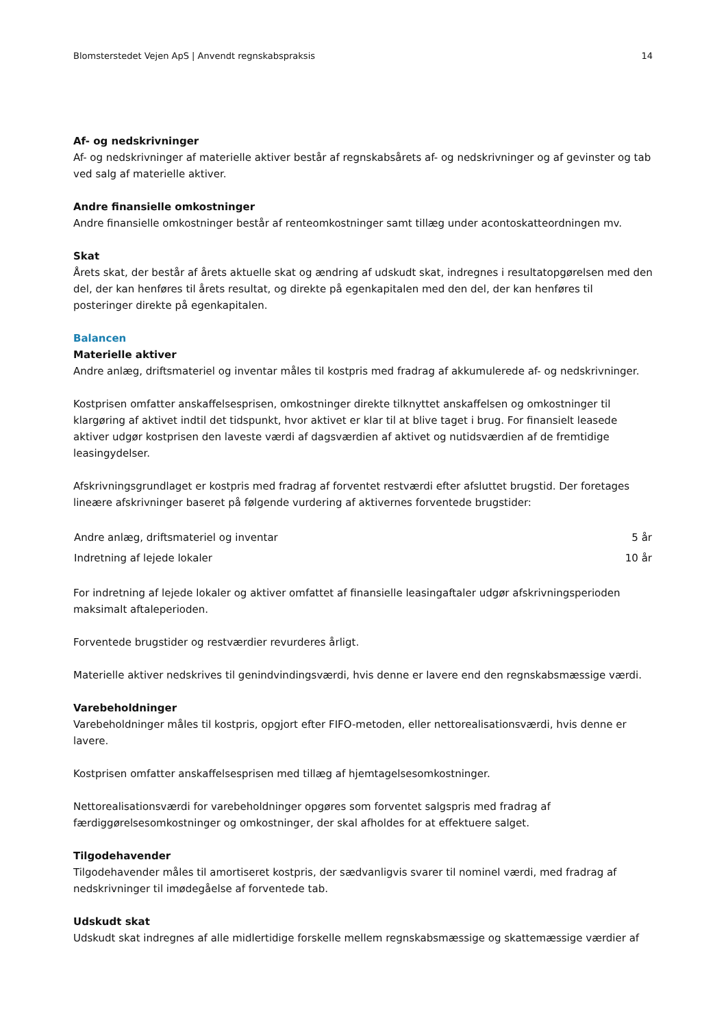Blomsterstedet Vejen ApS | Anvendt regnskabspraksis 14
Af- og nedskrivninger
Af- og nedskrivninger af materielle aktiver består af regnskabsårets af- og nedskrivninger og af gevinster og tab ved salg af materielle aktiver.
Andre finansielle omkostninger
Andre finansielle omkostninger består af renteomkostninger samt tillæg under acontoskatteordningen mv.
Skat
Årets skat, der består af årets aktuelle skat og ændring af udskudt skat, indregnes i resultatopgørelsen med den del, der kan henføres til årets resultat, og direkte på egenkapitalen med den del, der kan henføres til posteringer direkte på egenkapitalen.
Balancen
Materielle aktiver
Andre anlæg, driftsmateriel og inventar måles til kostpris med fradrag af akkumulerede af- og nedskrivninger.
Kostprisen omfatter anskaffelsesprisen, omkostninger direkte tilknyttet anskaffelsen og omkostninger til klargøring af aktivet indtil det tidspunkt, hvor aktivet er klar til at blive taget i brug. For finansielt leasede aktiver udgør kostprisen den laveste værdi af dagsværdien af aktivet og nutidsværdien af de fremtidige leasingydelser.
Afskrivningsgrundlaget er kostpris med fradrag af forventet restværdi efter afsluttet brugstid. Der foretages lineære afskrivninger baseret på følgende vurdering af aktivernes forventede brugstider:
| Andre anlæg, driftsmateriel og inventar | 5 år |
| Indretning af lejede lokaler | 10 år |
For indretning af lejede lokaler og aktiver omfattet af finansielle leasingaftaler udgør afskrivningsperioden maksimalt aftaleperioden.
Forventede brugstider og restværdier revurderes årligt.
Materielle aktiver nedskrives til genindvindingsværdi, hvis denne er lavere end den regnskabsmæssige værdi.
Varebeholdninger
Varebeholdninger måles til kostpris, opgjort efter FIFO-metoden, eller nettorealisationsværdi, hvis denne er lavere.
Kostprisen omfatter anskaffelsesprisen med tillæg af hjemtagelsesomkostninger.
Nettorealisationsværdi for varebeholdninger opgøres som forventet salgspris med fradrag af færdiggørelsesomkostninger og omkostninger, der skal afholdes for at effektuere salget.
Tilgodehavender
Tilgodehavender måles til amortiseret kostpris, der sædvanligvis svarer til nominel værdi, med fradrag af nedskrivninger til imødegåelse af forventede tab.
Udskudt skat
Udskudt skat indregnes af alle midlertidige forskelle mellem regnskabsmæssige og skattemæssige værdier af